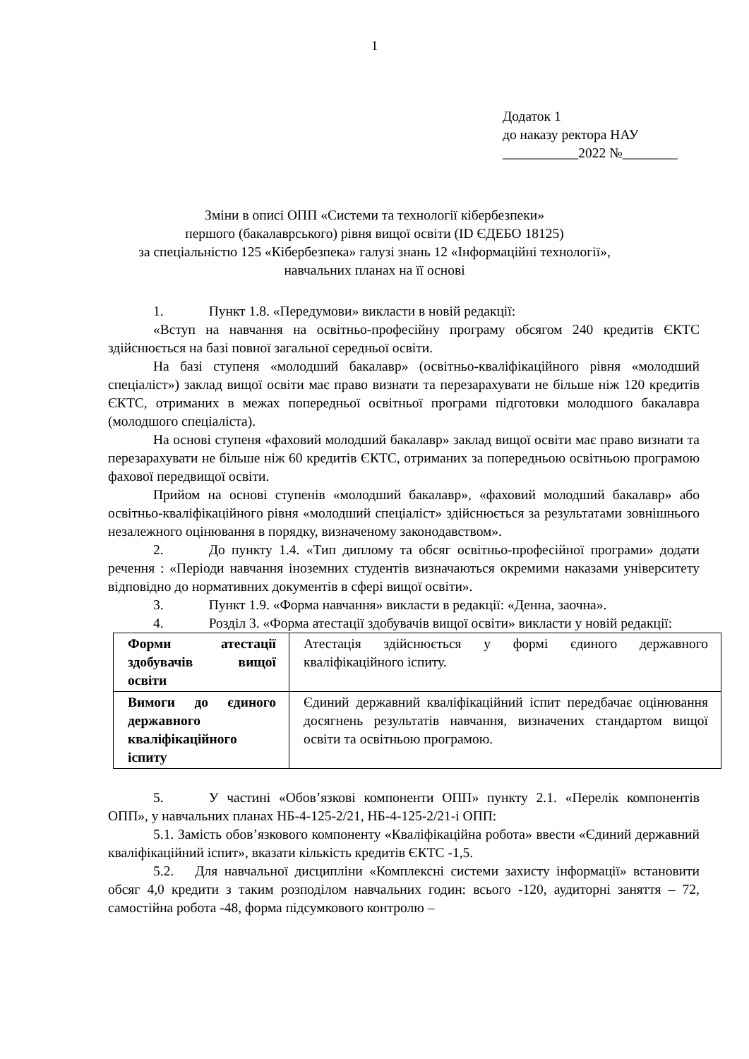1
Додаток 1
до наказу ректора НАУ
___________2022 №________
Зміни в описі ОПП «Системи та технології кібербезпеки»
першого (бакалаврського) рівня вищої освіти (ID ЄДЕБО 18125)
за спеціальністю 125 «Кібербезпека» галузі знань 12 «Інформаційні технології»,
навчальних планах на її основі
1. Пункт 1.8. «Передумови» викласти в новій редакції:
«Вступ на навчання на освітньо-професійну програму обсягом 240 кредитів ЄКТС здійснюється на базі повної загальної середньої освіти.
На базі ступеня «молодший бакалавр» (освітньо-кваліфікаційного рівня «молодший спеціаліст») заклад вищої освіти має право визнати та перезарахувати не більше ніж 120 кредитів ЄКТС, отриманих в межах попередньої освітньої програми підготовки молодшого бакалавра (молодшого спеціаліста).
На основі ступеня «фаховий молодший бакалавр» заклад вищої освіти має право визнати та перезарахувати не більше ніж 60 кредитів ЄКТС, отриманих за попередньою освітньою програмою фахової передвищої освіти.
Прийом на основі ступенів «молодший бакалавр», «фаховий молодший бакалавр» або освітньо-кваліфікаційного рівня «молодший спеціаліст» здійснюється за результатами зовнішнього незалежного оцінювання в порядку, визначеному законодавством».
2. До пункту 1.4. «Тип диплому та обсяг освітньо-професійної програми» додати речення : «Періоди навчання іноземних студентів визначаються окремими наказами університету відповідно до нормативних документів в сфері вищої освіти».
3. Пункт 1.9. «Форма навчання» викласти в редакції: «Денна, заочна».
4. Розділ 3. «Форма атестації здобувачів вищої освіти» викласти у новій редакції:
| Форми атестації здобувачів вищої освіти | Атестація здійснюється у формі єдиного державного кваліфікаційного іспиту. |
| Вимоги до єдиного державного кваліфікаційного іспиту | Єдиний державний кваліфікаційний іспит передбачає оцінювання досягнень результатів навчання, визначених стандартом вищої освіти та освітньою програмою. |
5. У частині «Обов’язкові компоненти ОПП» пункту 2.1. «Перелік компонентів ОПП», у навчальних планах НБ-4-125-2/21, НБ-4-125-2/21-і ОПП:
5.1. Замість обов’язкового компоненту «Кваліфікаційна робота» ввести «Єдиний державний кваліфікаційний іспит», вказати кількість кредитів ЄКТС -1,5.
5.2. Для навчальної дисципліни «Комплексні системи захисту інформації» встановити обсяг 4,0 кредити з таким розподілом навчальних годин: всього -120, аудиторні заняття – 72, самостійна робота -48, форма підсумкового контролю –